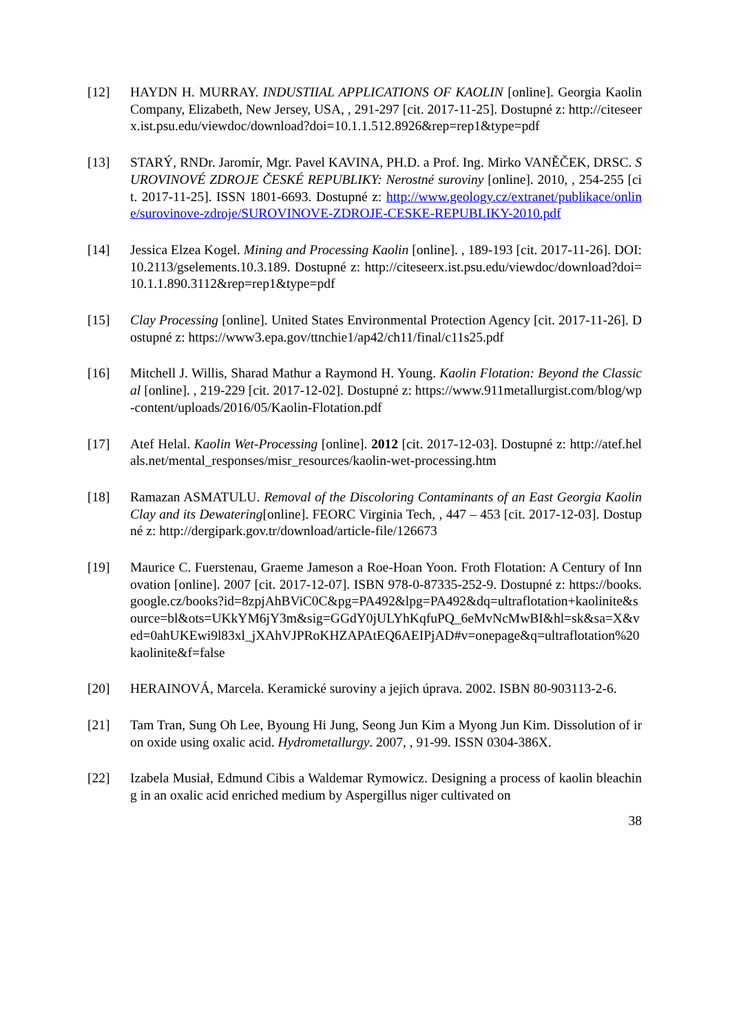[12] HAYDN H. MURRAY. INDUSTIIAL APPLICATIONS OF KAOLIN [online]. Georgia Kaolin Company, Elizabeth, New Jersey, USA, , 291-297 [cit. 2017-11-25]. Dostupné z: http://citeseerx.ist.psu.edu/viewdoc/download?doi=10.1.1.512.8926&rep=rep1&type=pdf
[13] STARÝ, RNDr. Jaromír, Mgr. Pavel KAVINA, PH.D. a Prof. Ing. Mirko VANĚČEK, DRSC. SUROVINOVÉ ZDROJE ČESKÉ REPUBLIKY: Nerostné suroviny [online]. 2010, , 254-255 [cit. 2017-11-25]. ISSN 1801-6693. Dostupné z: http://www.geology.cz/extranet/publikace/online/surovinove-zdroje/SUROVINOVE-ZDROJE-CESKE-REPUBLIKY-2010.pdf
[14] Jessica Elzea Kogel. Mining and Processing Kaolin [online]. , 189-193 [cit. 2017-11-26]. DOI: 10.2113/gselements.10.3.189. Dostupné z: http://citeseerx.ist.psu.edu/viewdoc/download?doi=10.1.1.890.3112&rep=rep1&type=pdf
[15] Clay Processing [online]. United States Environmental Protection Agency [cit. 2017-11-26]. Dostupné z: https://www3.epa.gov/ttnchie1/ap42/ch11/final/c11s25.pdf
[16] Mitchell J. Willis, Sharad Mathur a Raymond H. Young. Kaolin Flotation: Beyond the Classical [online]. , 219-229 [cit. 2017-12-02]. Dostupné z: https://www.911metallurgist.com/blog/wp-content/uploads/2016/05/Kaolin-Flotation.pdf
[17] Atef Helal. Kaolin Wet-Processing [online]. 2012 [cit. 2017-12-03]. Dostupné z: http://atef.helals.net/mental_responses/misr_resources/kaolin-wet-processing.htm
[18] Ramazan ASMATULU. Removal of the Discoloring Contaminants of an East Georgia Kaolin Clay and its Dewatering[online]. FEORC Virginia Tech, , 447 – 453 [cit. 2017-12-03]. Dostupné z: http://dergipark.gov.tr/download/article-file/126673
[19] Maurice C. Fuerstenau, Graeme Jameson a Roe-Hoan Yoon. Froth Flotation: A Century of Innovation [online]. 2007 [cit. 2017-12-07]. ISBN 978-0-87335-252-9. Dostupné z: https://books.google.cz/books?id=8zpjAhBViC0C&pg=PA492&lpg=PA492&dq=ultraflotation+kaolinite&source=bl&ots=UKkYM6jY3m&sig=GGdY0jULYhKqfuPQ_6eMvNcMwBI&hl=sk&sa=X&ved=0ahUKEwi9l83xl_jXAhVJPRoKHZAPAtEQ6AEIPjAD#v=onepage&q=ultraflotation%20kaolinite&f=false
[20] HERAINOVÁ, Marcela. Keramické suroviny a jejich úprava. 2002. ISBN 80-903113-2-6.
[21] Tam Tran, Sung Oh Lee, Byoung Hi Jung, Seong Jun Kim a Myong Jun Kim. Dissolution of iron oxide using oxalic acid. Hydrometallurgy. 2007, , 91-99. ISSN 0304-386X.
[22] Izabela Musiał, Edmund Cibis a Waldemar Rymowicz. Designing a process of kaolin bleaching in an oxalic acid enriched medium by Aspergillus niger cultivated on
38